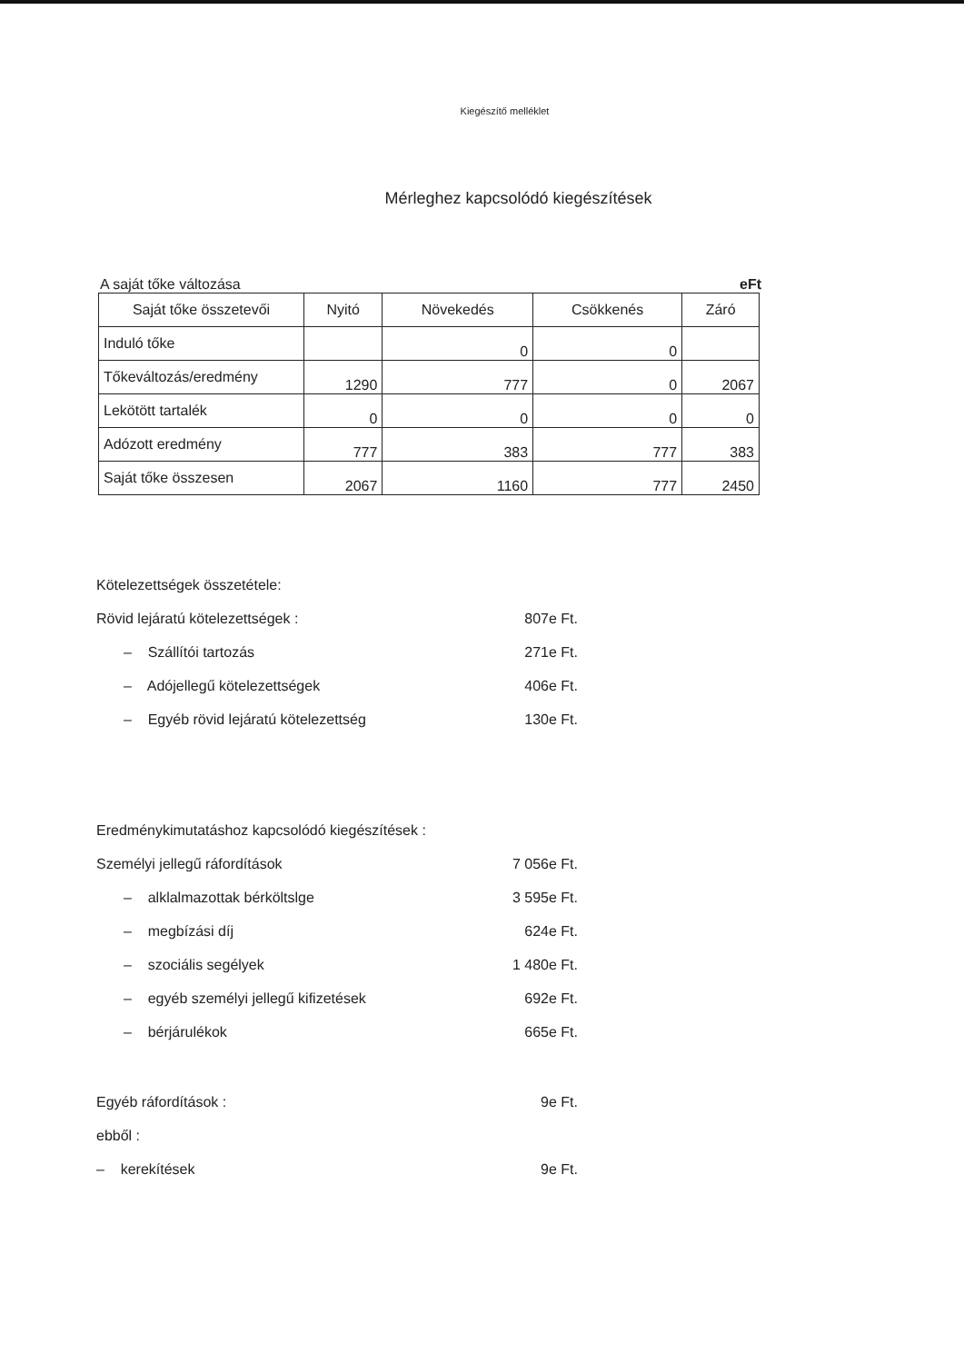Kiegészítő melléklet
Mérleghez kapcsolódó kiegészítések
A saját tőke változása eFt
| Saját tőke összetevői | Nyitó | Növekedés | Csökkenés | Záró |
| --- | --- | --- | --- | --- |
| Induló tőke | | 0 | 0 | |
| Tőkeváltozás/eredmény | 1290 | 777 | 0 | 2067 |
| Lekötött tartalék | 0 | 0 | 0 | 0 |
| Adózott eredmény | 777 | 383 | 777 | 383 |
| Saját tőke összesen | 2067 | 1160 | 777 | 2450 |
Kötelezettségek összetétele:
Rövid lejáratú kötelezettségek : 807e Ft.
– Szállítói tartozás 271e Ft.
– Adójellegű kötelezettségek 406e Ft.
– Egyéb rövid lejáratú kötelezettség 130e Ft.
Eredménykimutatáshoz kapcsolódó kiegészítések :
Személyi jellegű ráfordítások 7 056e Ft.
– alklalmazottak bérköltslge 3 595e Ft.
– megbízási díj 624e Ft.
– szociális segélyek 1 480e Ft.
– egyéb személyi jellegű kifizetések 692e Ft.
– bérjárulékok 665e Ft.
Egyéb ráfordítások : 9e Ft.
ebből :
– kerekítések 9e Ft.